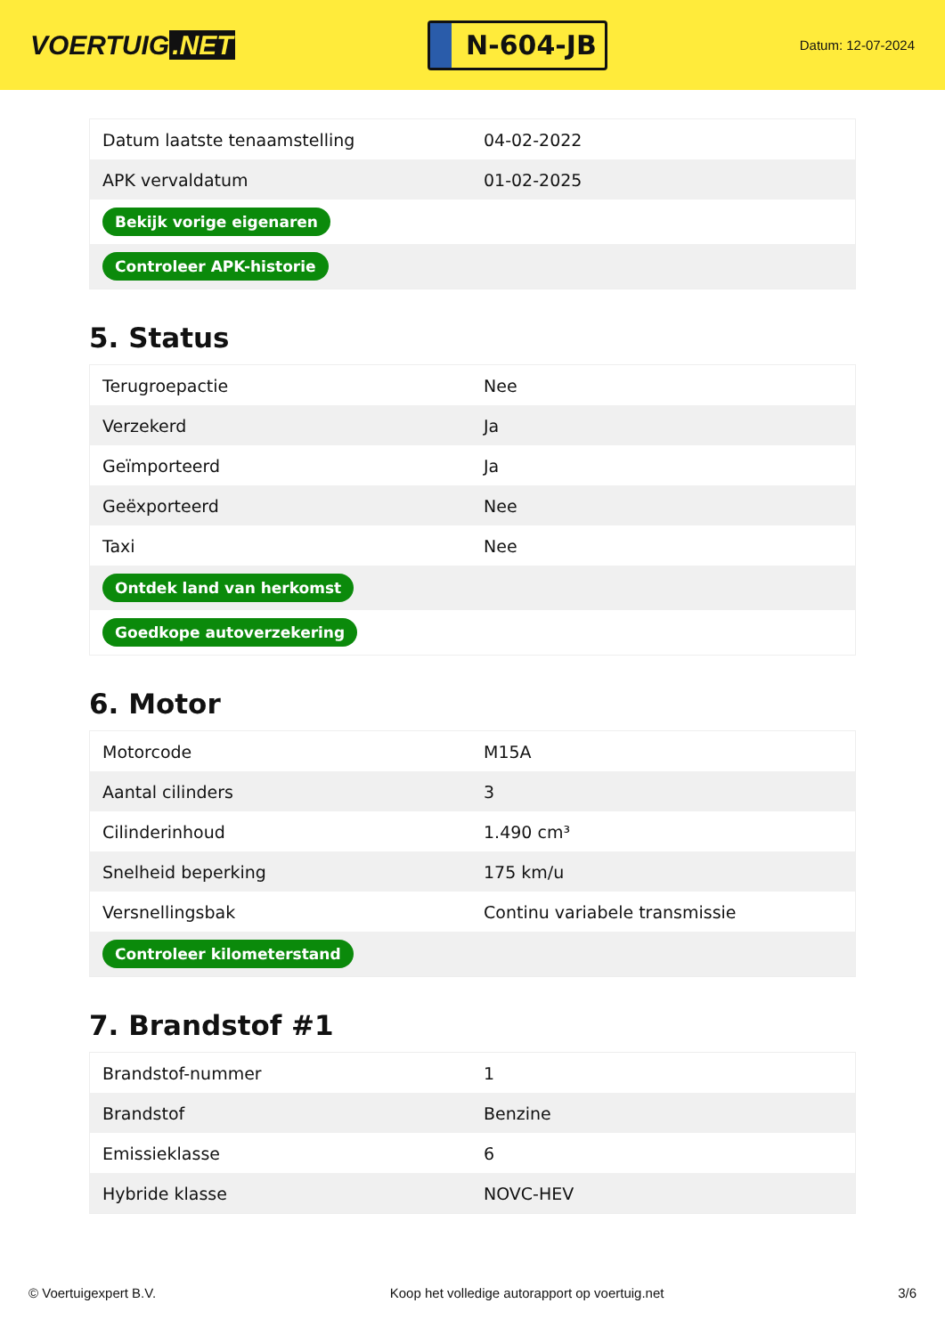VOERTUIG.NET
N-604-JB
Datum: 12-07-2024
| Datum laatste tenaamstelling | 04-02-2022 |
| APK vervaldatum | 01-02-2025 |
| Bekijk vorige eigenaren | |
| Controleer APK-historie | |
5. Status
| Terugroepactie | Nee |
| Verzekerd | Ja |
| Geïmporteerd | Ja |
| Geëxporteerd | Nee |
| Taxi | Nee |
| Ontdek land van herkomst | |
| Goedkope autoverzekering | |
6. Motor
| Motorcode | M15A |
| Aantal cilinders | 3 |
| Cilinderinhoud | 1.490 cm³ |
| Snelheid beperking | 175 km/u |
| Versnellingsbak | Continu variabele transmissie |
| Controleer kilometerstand | |
7. Brandstof #1
| Brandstof-nummer | 1 |
| Brandstof | Benzine |
| Emissieklasse | 6 |
| Hybride klasse | NOVC-HEV |
© Voertuigexpert B.V. Koop het volledige autorapport op voertuig.net 3/6